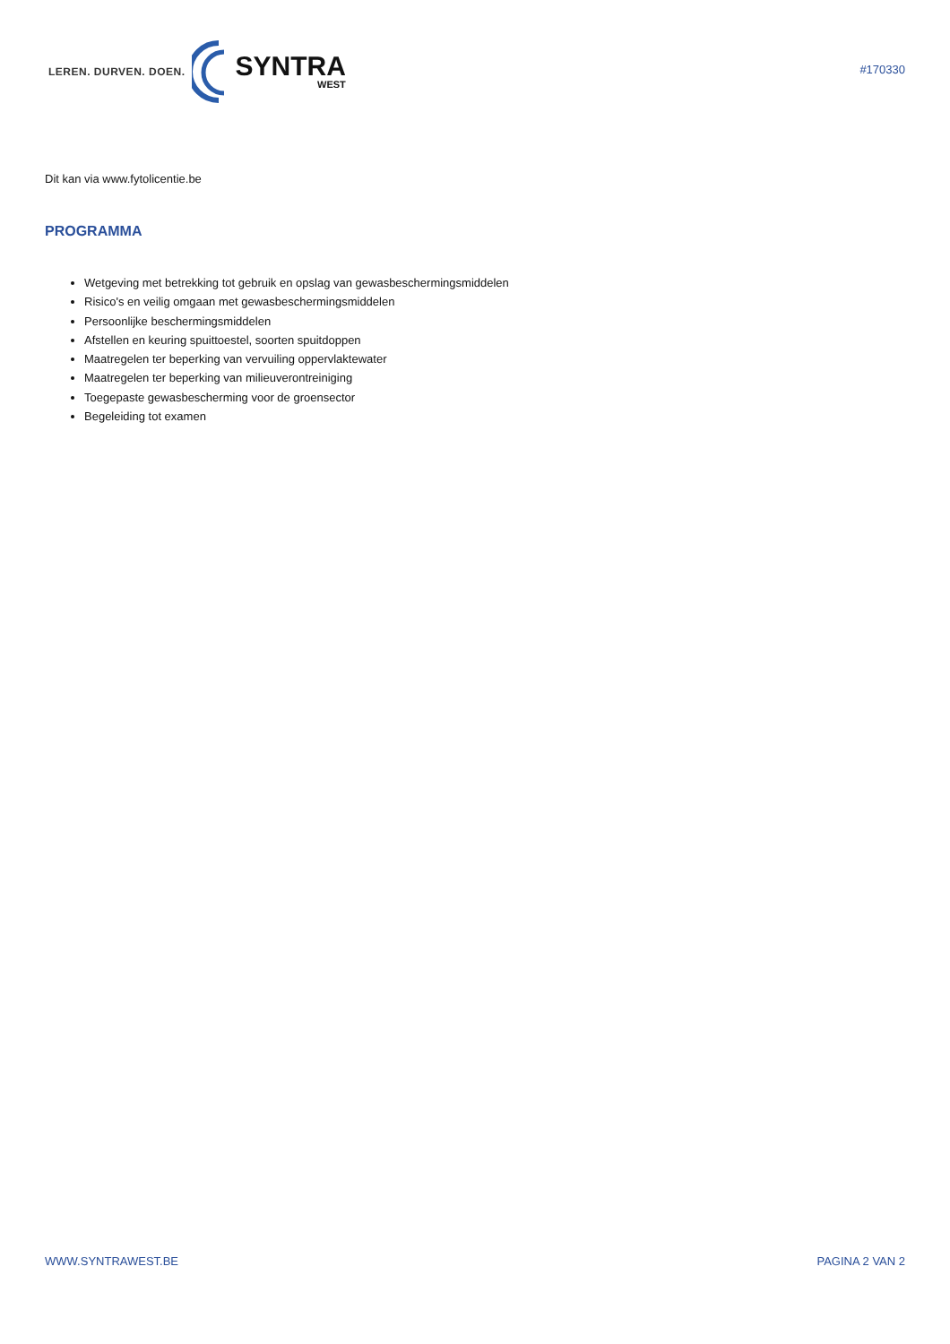LEREN. DURVEN. DOEN.
SYNTRA
WEST
#170330
Dit kan via www.fytolicentie.be
PROGRAMMA
Wetgeving met betrekking tot gebruik en opslag van gewasbeschermingsmiddelen
Risico's en veilig omgaan met gewasbeschermingsmiddelen
Persoonlijke beschermingsmiddelen
Afstellen en keuring spuittoestel, soorten spuitdoppen
Maatregelen ter beperking van vervuiling oppervlaktewater
Maatregelen ter beperking van milieuverontreiniging
Toegepaste gewasbescherming voor de groensector
Begeleiding tot examen
WWW.SYNTRAWEST.BE PAGINA 2 VAN 2